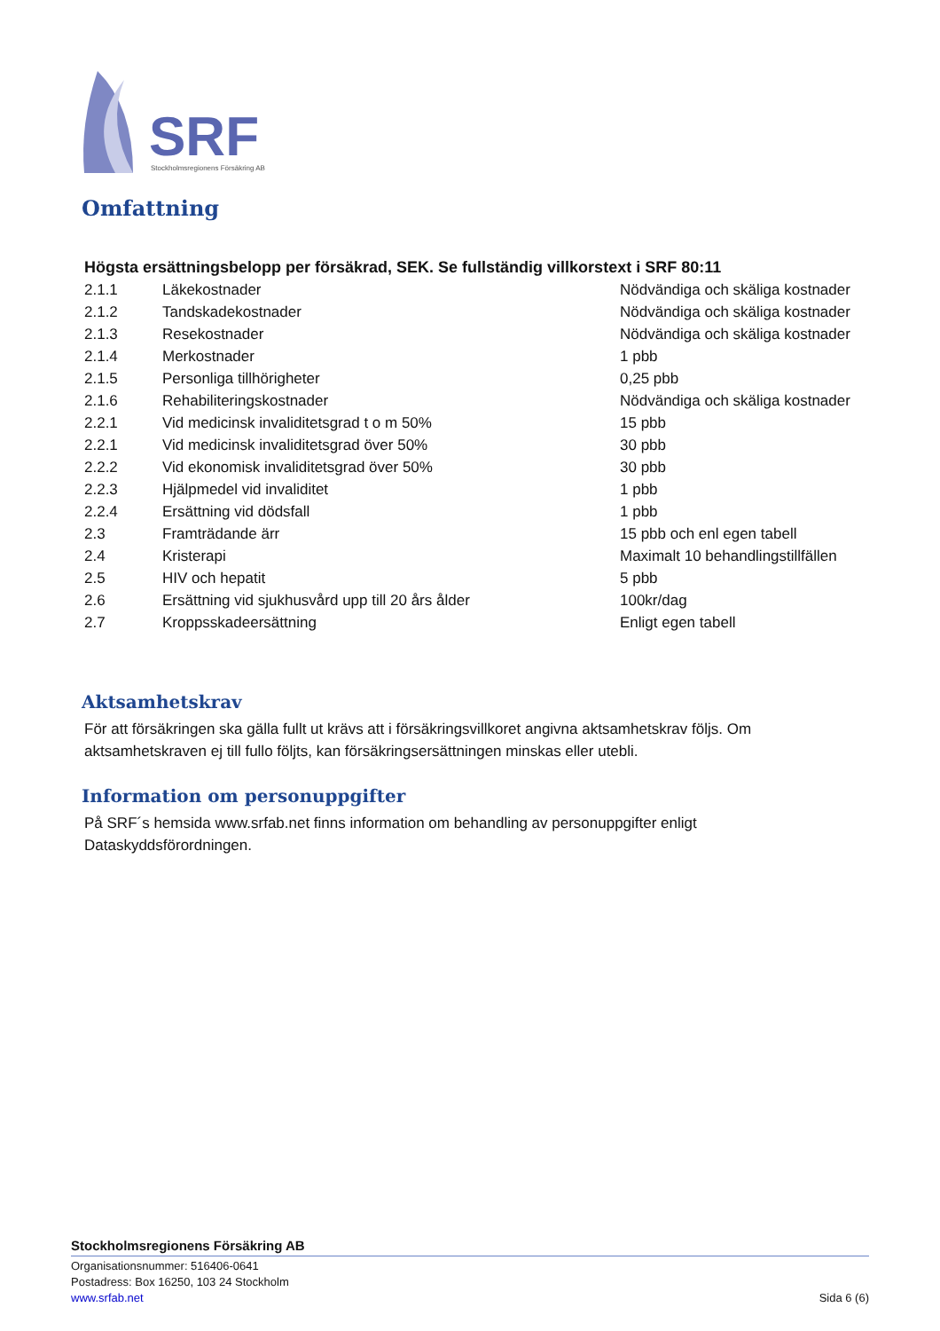SRF
Stockholmsregionens Försäkring AB
Omfattning
Högsta ersättningsbelopp per försäkrad, SEK. Se fullständig villkorstext i SRF 80:11
| 2.1.1 | Läkekostnader | Nödvändiga och skäliga kostnader |
| 2.1.2 | Tandskadekostnader | Nödvändiga och skäliga kostnader |
| 2.1.3 | Resekostnader | Nödvändiga och skäliga kostnader |
| 2.1.4 | Merkostnader | 1 pbb |
| 2.1.5 | Personliga tillhörigheter | 0,25 pbb |
| 2.1.6 | Rehabiliteringskostnader | Nödvändiga och skäliga kostnader |
| 2.2.1 | Vid medicinsk invaliditetsgrad t o m 50% | 15 pbb |
| 2.2.1 | Vid medicinsk invaliditetsgrad över 50% | 30 pbb |
| 2.2.2 | Vid ekonomisk invaliditetsgrad över 50% | 30 pbb |
| 2.2.3 | Hjälpmedel vid invaliditet | 1 pbb |
| 2.2.4 | Ersättning vid dödsfall | 1 pbb |
| 2.3 | Framträdande ärr | 15 pbb och enl egen tabell |
| 2.4 | Kristerapi | Maximalt 10 behandlingstillfällen |
| 2.5 | HIV och hepatit | 5 pbb |
| 2.6 | Ersättning vid sjukhusvård upp till 20 års ålder | 100kr/dag |
| 2.7 | Kroppsskadeersättning | Enligt egen tabell |
Aktsamhetskrav
För att försäkringen ska gälla fullt ut krävs att i försäkringsvillkoret angivna aktsamhetskrav följs. Om aktsamhetskraven ej till fullo följts, kan försäkringsersättningen minskas eller utebli.
Information om personuppgifter
På SRF´s hemsida www.srfab.net finns information om behandling av personuppgifter enligt Dataskyddsförordningen.
Stockholmsregionens Försäkring AB
Organisationsnummer: 516406-0641
Postadress: Box 16250, 103 24 Stockholm
www.srfab.net Sida 6 (6)